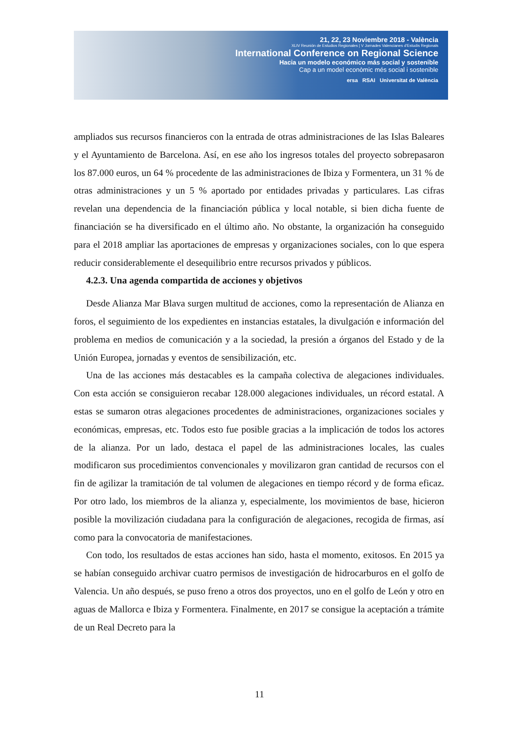21, 22, 23 Noviembre 2018 - València
XLIV Reunión de Estudios Regionales | V Jornades Valencianes d'Estudis Regionals
International Conference on Regional Science
Hacia un modelo económico más social y sostenible
Cap a un model econòmic més social i sostenible
ersa RSAI Universitat de València
ampliados sus recursos financieros con la entrada de otras administraciones de las Islas Baleares y el Ayuntamiento de Barcelona. Así, en ese año los ingresos totales del proyecto sobrepasaron los 87.000 euros, un 64 % procedente de las administraciones de Ibiza y Formentera, un 31 % de otras administraciones y un 5 % aportado por entidades privadas y particulares. Las cifras revelan una dependencia de la financiación pública y local notable, si bien dicha fuente de financiación se ha diversificado en el último año. No obstante, la organización ha conseguido para el 2018 ampliar las aportaciones de empresas y organizaciones sociales, con lo que espera reducir considerablemente el desequilibrio entre recursos privados y públicos.
4.2.3. Una agenda compartida de acciones y objetivos
Desde Alianza Mar Blava surgen multitud de acciones, como la representación de Alianza en foros, el seguimiento de los expedientes en instancias estatales, la divulgación e información del problema en medios de comunicación y a la sociedad, la presión a órganos del Estado y de la Unión Europea, jornadas y eventos de sensibilización, etc.
Una de las acciones más destacables es la campaña colectiva de alegaciones individuales. Con esta acción se consiguieron recabar 128.000 alegaciones individuales, un récord estatal. A estas se sumaron otras alegaciones procedentes de administraciones, organizaciones sociales y económicas, empresas, etc. Todos esto fue posible gracias a la implicación de todos los actores de la alianza. Por un lado, destaca el papel de las administraciones locales, las cuales modificaron sus procedimientos convencionales y movilizaron gran cantidad de recursos con el fin de agilizar la tramitación de tal volumen de alegaciones en tiempo récord y de forma eficaz. Por otro lado, los miembros de la alianza y, especialmente, los movimientos de base, hicieron posible la movilización ciudadana para la configuración de alegaciones, recogida de firmas, así como para la convocatoria de manifestaciones.
Con todo, los resultados de estas acciones han sido, hasta el momento, exitosos. En 2015 ya se habían conseguido archivar cuatro permisos de investigación de hidrocarburos en el golfo de Valencia. Un año después, se puso freno a otros dos proyectos, uno en el golfo de León y otro en aguas de Mallorca e Ibiza y Formentera. Finalmente, en 2017 se consigue la aceptación a trámite de un Real Decreto para la
11